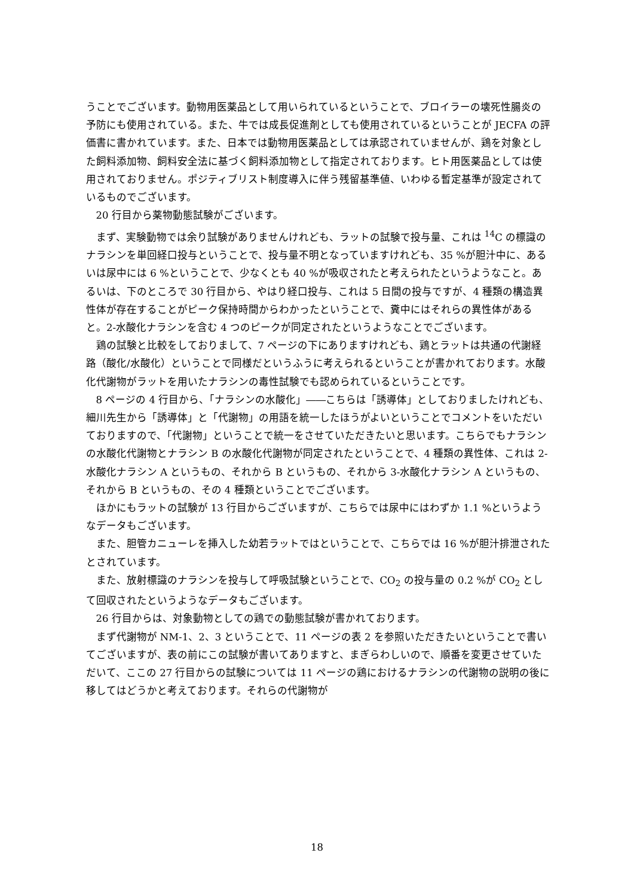うことでございます。動物用医薬品として用いられているということで、ブロイラーの壊死性腸炎の予防にも使用されている。また、牛では成長促進剤としても使用されているということが JECFA の評価書に書かれています。また、日本では動物用医薬品としては承認されていませんが、鶏を対象とした飼料添加物、飼料安全法に基づく飼料添加物として指定されております。ヒト用医薬品としては使用されておりません。ポジティブリスト制度導入に伴う残留基準値、いわゆる暫定基準が設定されているものでございます。
20 行目から薬物動態試験がございます。
まず、実験動物では余り試験がありませんけれども、ラットの試験で投与量、これは <sup>14</sup>C の標識のナラシンを単回経口投与ということで、投与量不明となっていますけれども、35 %が胆汁中に、あるいは尿中には 6 %ということで、少なくとも 40 %が吸収されたと考えられたというようなこと。あるいは、下のところで 30 行目から、やはり経口投与、これは 5 日間の投与ですが、4 種類の構造異性体が存在することがピーク保持時間からわかったということで、糞中にはそれらの異性体があると。2-水酸化ナラシンを含む 4 つのピークが同定されたというようなことでございます。
鶏の試験と比較をしておりまして、7 ページの下にありますけれども、鶏とラットは共通の代謝経路（酸化/水酸化）ということで同様だというふうに考えられるということが書かれております。水酸化代謝物がラットを用いたナラシンの毒性試験でも認められているということです。
8 ページの 4 行目から、「ナラシンの水酸化」――こちらは「誘導体」としておりましたけれども、細川先生から「誘導体」と「代謝物」の用語を統一したほうがよいということでコメントをいただいておりますので、「代謝物」ということで統一をさせていただきたいと思います。こちらでもナラシンの水酸化代謝物とナラシン B の水酸化代謝物が同定されたということで、4 種類の異性体、これは 2-水酸化ナラシン A というもの、それから B というもの、それから 3-水酸化ナラシン A というもの、それから B というもの、その 4 種類ということでございます。
ほかにもラットの試験が 13 行目からございますが、こちらでは尿中にはわずか 1.1 %というようなデータもございます。
また、胆管カニューレを挿入した幼若ラットではということで、こちらでは 16 %が胆汁排泄されたとされています。
また、放射標識のナラシンを投与して呼吸試験ということで、CO<sub>2</sub> の投与量の 0.2 %が CO<sub>2</sub> として回収されたというようなデータもございます。
26 行目からは、対象動物としての鶏での動態試験が書かれております。
まず代謝物が NM-1、2、3 ということで、11 ページの表 2 を参照いただきたいということで書いてございますが、表の前にこの試験が書いてありますと、まぎらわしいので、順番を変更させていただいて、ここの 27 行目からの試験については 11 ページの鶏におけるナラシンの代謝物の説明の後に移してはどうかと考えております。それらの代謝物が
18